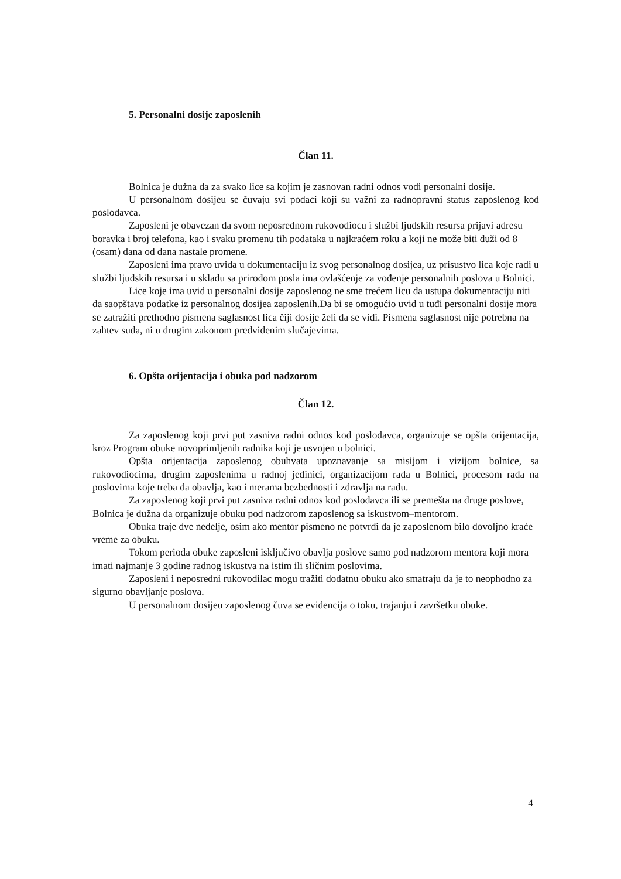5. Personalni dosije zaposlenih
Član 11.
Bolnica je dužna da za svako lice sa kojim je zasnovan radni odnos vodi personalni dosije.
U personalnom dosijeu se čuvaju svi podaci koji su važni za radnopravni status zaposlenog kod poslodavca.
Zaposleni je obavezan da svom neposrednom rukovodiocu i službi ljudskih resursa prijavi adresu boravka i broj telefona, kao i svaku promenu tih podataka u najkraćem roku a koji ne može biti duži od 8 (osam) dana od dana nastale promene.
Zaposleni ima pravo uvida u dokumentaciju iz svog personalnog dosijea, uz prisustvo lica koje radi u službi ljudskih resursa i u skladu sa prirodom posla ima ovlašćenje za vođenje personalnih poslova u Bolnici.
Lice koje ima uvid u personalni dosije zaposlenog ne sme trećem licu da ustupa dokumentaciju niti da saopštava podatke iz personalnog dosijea zaposlenih.Da bi se omogućio uvid u tuđi personalni dosije mora se zatražiti prethodno pismena saglasnost lica čiji dosije želi da se vidi. Pismena saglasnost nije potrebna na zahtev suda, ni u drugim zakonom predviđenim slučajevima.
6. Opšta orijentacija i obuka pod nadzorom
Član 12.
Za zaposlenog koji prvi put zasniva radni odnos kod poslodavca, organizuje se opšta orijentacija, kroz Program obuke novoprimljenih radnika koji je usvojen u bolnici.
Opšta orijentacija zaposlenog obuhvata upoznavanje sa misijom i vizijom bolnice, sa rukovodiocima, drugim zaposlenima u radnoj jedinici, organizacijom rada u Bolnici, procesom rada na poslovima koje treba da obavlja, kao i merama bezbednosti i zdravlja na radu.
Za zaposlenog koji prvi put zasniva radni odnos kod poslodavca ili se premešta na druge poslove, Bolnica je dužna da organizuje obuku pod nadzorom zaposlenog sa iskustvom–mentorom.
Obuka traje dve nedelje, osim ako mentor pismeno ne potvrdi da je zaposlenom bilo dovoljno kraće vreme za obuku.
Tokom perioda obuke zaposleni isključivo obavlja poslove samo pod nadzorom mentora koji mora imati najmanje 3 godine radnog iskustva na istim ili sličnim poslovima.
Zaposleni i neposredni rukovodilac mogu tražiti dodatnu obuku ako smatraju da je to neophodno za sigurno obavljanje poslova.
U personalnom dosijeu zaposlenog čuva se evidencija o toku, trajanju i završetku obuke.
4